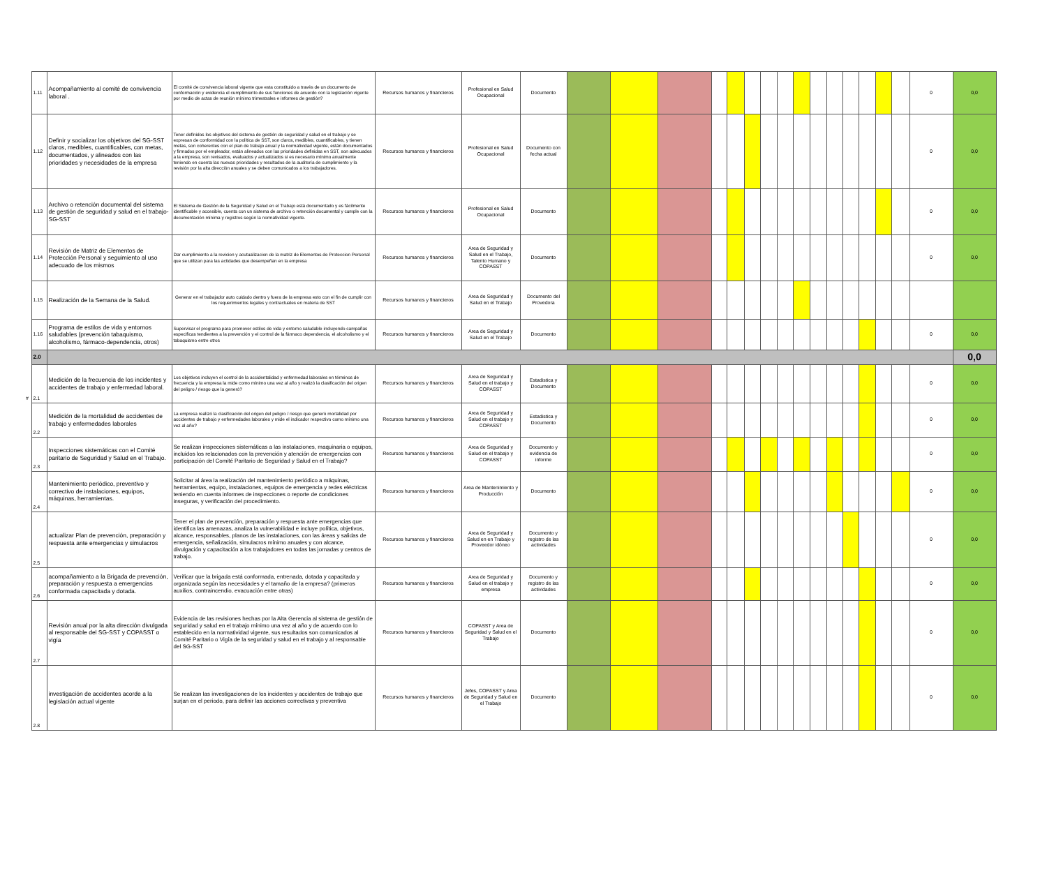| | 1.11 | Acompañamiento al comité de convivencia laboral . | El comité de convivencia laboral vigente que esta constituido a través de un documento de conformación y evidencia el cumplimiento de sus funciones de acuerdo con la legislación vigente por medio de actas de reunión mínimo trimestrales e informes de gestión? | Recursos humanos y financieros | Profesional en Salud Ocupacional | Documento | | | | | | | | | | | | | | | | 0 | 0,0 |
| | 1.12 | Definir y socializar los objetivos del SG-SST claros, medibles, cuantificables, con metas, documentados, y alineados con las prioridades y necesidades de la empresa | Tener definidos los objetivos del sistema de gestión de seguridad y salud en el trabajo y se expresan de conformidad con la política de SST, son claros, medibles, cuantificables, y tienen metas, son coherentes con el plan de trabajo anual y la normatividad vigente, están documentados y firmados por el empleador, están alineados con las prioridades definidas en SST, son adecuados a la empresa, son revisados, evaluados y actualizados si es necesario mínimo anualmente teniendo en cuenta las nuevas prioridades y resultados de la auditoría de cumplimiento y la revisión por la alta dirección anuales y se deben comunicados a los trabajadores. | Recursos humanos y financieros | Profesional en Salud Ocupacional | Documento con fecha actual | | | | | | | | | | | | | | | | 0 | 0,0 |
| | 1.13 | Archivo o retención documental del sistema de gestión de seguridad y salud en el trabajo- SG-SST | El Sistema de Gestión de la Seguridad y Salud en el Trabajo está documentado y es fácilmente identificable y accesible, cuenta con un sistema de archivo o retención documental y cumple con la documentación mínima y registros según la normatividad vigente. | Recursos humanos y financieros | Profesional en Salud Ocupacional | Documento | | | | | | | | | | | | | | | | 0 | 0,0 |
| | 1.14 | Revisión de Matriz de Elementos de Protección Personal y seguimiento al uso adecuado de los mismos | Dar cumplimiento a la revicion y acutualizacion de la matriz de Elementos de Proteccion Personal que se utilizan para las actidades que desempeñan en la empresa | Recursos humanos y financieros | Area de Seguridad y Salud en el Trabajo, Talento Humano y COPASST | Documento | | | | | | | | | | | | | | | | 0 | 0,0 |
| | 1.15 | Realización de la Semana de la Salud. | Generar en el trabajador auto cuidado dentro y fuera de la empresa esto con el fin de cumplir con los requerimientos legales y contractuales en materia de SST | Recursos humanos y financieros | Area de Seguridad y Salud en el Trabajo | Documento del Provedora | | | | | | | | | | | | | | | | | |
| | 1.16 | Programa de estilos de vida y entornos saludables (prevención tabaquismo, alcoholismo, fármaco-dependencia, otros) | Supervisar el programa para promover estilos de vida y entorno saludable incluyendo campañas especificas tendientes a la prevención y el control de la fármaco dependencia, el alcoholismo y el tabaquismo entre otros | Recursos humanos y financieros | Area de Seguridad y Salud en el Trabajo | Documento | | | | | | | | | | | | | | | | 0 | 0,0 |
| | 2.0 | | | | | | | | | | | | | | | | | | | | | | 0,0 |
| # | 2.1 | Medición de la frecuencia de los incidentes y accidentes de trabajo y enfermedad laboral. | Los objetivos incluyen el control de la accidentalidad y enfermedad laborales en términos de frecuencia y la empresa la mide como mínimo una vez al año y realizó la clasificación del origen del peligro / riesgo que la generó? | Recursos humanos y financieros | Area de Seguridad y Salud en el trabajo y COPASST | Estadistica y Documento | | | | | | | | | | | | | | | | 0 | 0,0 |
| | 2.2 | Medición de la mortalidad de accidentes de trabajo y enfermedades laborales | La empresa realizó la clasificación del origen del peligro / riesgo que generó mortalidad por accidentes de trabajo y enfermedades laborales y mide el indicador respectivo como mínimo una vez al año? | Recursos humanos y financieros | Area de Seguridad y Salud en el trabajo y COPASST | Estadistica y Documento | | | | | | | | | | | | | | | | 0 | 0,0 |
| | 2.3 | Inspecciones sistemáticas con el Comité paritario de Seguridad y Salud en el Trabajo. | Se realizan inspecciones sistemáticas a las instalaciones, maquinaria o equipos, incluidos los relacionados con la prevención y atención de emergencias con participación del Comité Paritario de Seguridad y Salud en el Trabajo? | Recursos humanos y financieros | Area de Seguridad y Salud en el trabajo y COPASST | Documento y evidencia de informe | | | | | | | | | | | | | | | | 0 | 0,0 |
| | 2.4 | Mantenimiento periódico, preventivo y correctivo de instalaciones, equipos, máquinas, herramientas. | Solicitar al área la realización del mantenimiento periódico a máquinas, herramientas, equipo, instalaciones, equipos de emergencia y redes eléctricas teniendo en cuenta informes de inspecciones o reporte de condiciones inseguras, y verificación del procedimiento. | Recursos humanos y financieros | Area de Mantenimiento y Producción | Documento | | | | | | | | | | | | | | | | 0 | 0,0 |
| | 2.5 | actualizar Plan de prevención, preparación y respuesta ante emergencias y simulacros | Tener el plan de prevención, preparación y respuesta ante emergencias que identifica las amenazas, analiza la vulnerabilidad e incluye política, objetivos, alcance, responsables, planos de las instalaciones, con las áreas y salidas de emergencia, señalización, simulacros mínimo anuales y con alcance, divulgación y capacitación a los trabajadores en todas las jornadas y centros de trabajo. | Recursos humanos y financieros | Area de Seguridad y Salud en en Trabajo y Proveedor idóneo | Documento y registro de las actividades | | | | | | | | | | | | | | | | 0 | 0,0 |
| | 2.6 | acompañamiento a la Brigada de prevención, preparación y respuesta a emergencias conformada capacitada y dotada. | Verificar que la brigada está conformada, entrenada, dotada y capacitada y organizada según las necesidades y el tamaño de la empresa? (primeros auxilios, contraincendio, evacuación entre otras) | Recursos humanos y financieros | Area de Seguridad y Salud en el trabajo y empresa | Documento y registro de las actividades | | | | | | | | | | | | | | | | 0 | 0,0 |
| | 2.7 | Revisión anual por la alta dirección divulgada al responsable del SG-SST y COPASST o vigía | Evidencia de las revisiones hechas por la Alta Gerencia al sistema de gestión de seguridad y salud en el trabajo mínimo una vez al año y de acuerdo con lo establecido en la normatividad vigente, sus resultados son comunicados al Comité Paritario o Vigía de la seguridad y salud en el trabajo y al responsable del SG-SST | Recursos humanos y financieros | COPASST y Area de Seguridad y Salud en el Trabajo | Documento | | | | | | | | | | | | | | | | 0 | 0,0 |
| | 2.8 | investigación de accidentes acorde a la legislación actual vigente | Se realizan las investigaciones de los incidentes y accidentes de trabajo que surjan en el periodo, para definir las acciones correctivas y preventiva | Recursos humanos y financieros | Jefes, COPASST y Area de Seguridad y Salud en el Trabajo | Documento | | | | | | | | | | | | | | | | 0 | 0,0 |